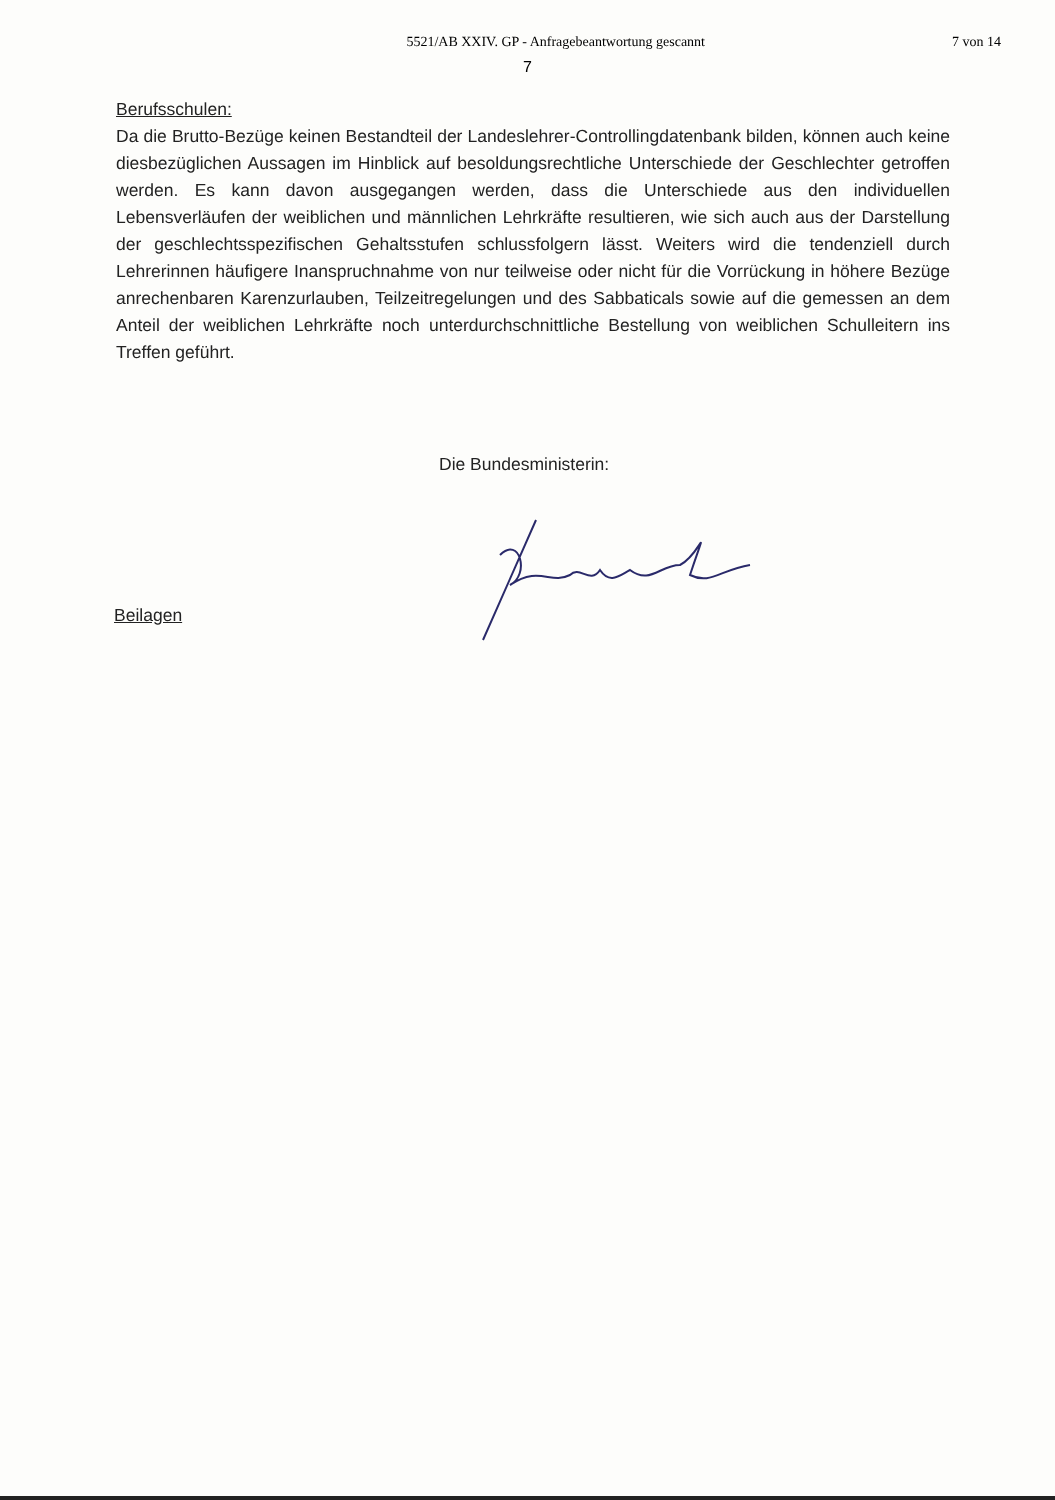5521/AB XXIV. GP - Anfragebeantwortung gescannt 7 von 14
7
Berufsschulen:
Da die Brutto-Bezüge keinen Bestandteil der Landeslehrer-Controllingdatenbank bilden, können auch keine diesbezüglichen Aussagen im Hinblick auf besoldungsrechtliche Unterschiede der Geschlechter getroffen werden. Es kann davon ausgegangen werden, dass die Unterschiede aus den individuellen Lebensverläufen der weiblichen und männlichen Lehrkräfte resultieren, wie sich auch aus der Darstellung der geschlechtsspezifischen Gehaltsstufen schlussfolgern lässt. Weiters wird die tendenziell durch Lehrerinnen häufigere Inanspruchnahme von nur teilweise oder nicht für die Vorrückung in höhere Bezüge anrechenbaren Karenzurlauben, Teilzeitregelungen und des Sabbaticals sowie auf die gemessen an dem Anteil der weiblichen Lehrkräfte noch unterdurchschnittliche Bestellung von weiblichen Schulleitern ins Treffen geführt.
Die Bundesministerin:
Beilagen